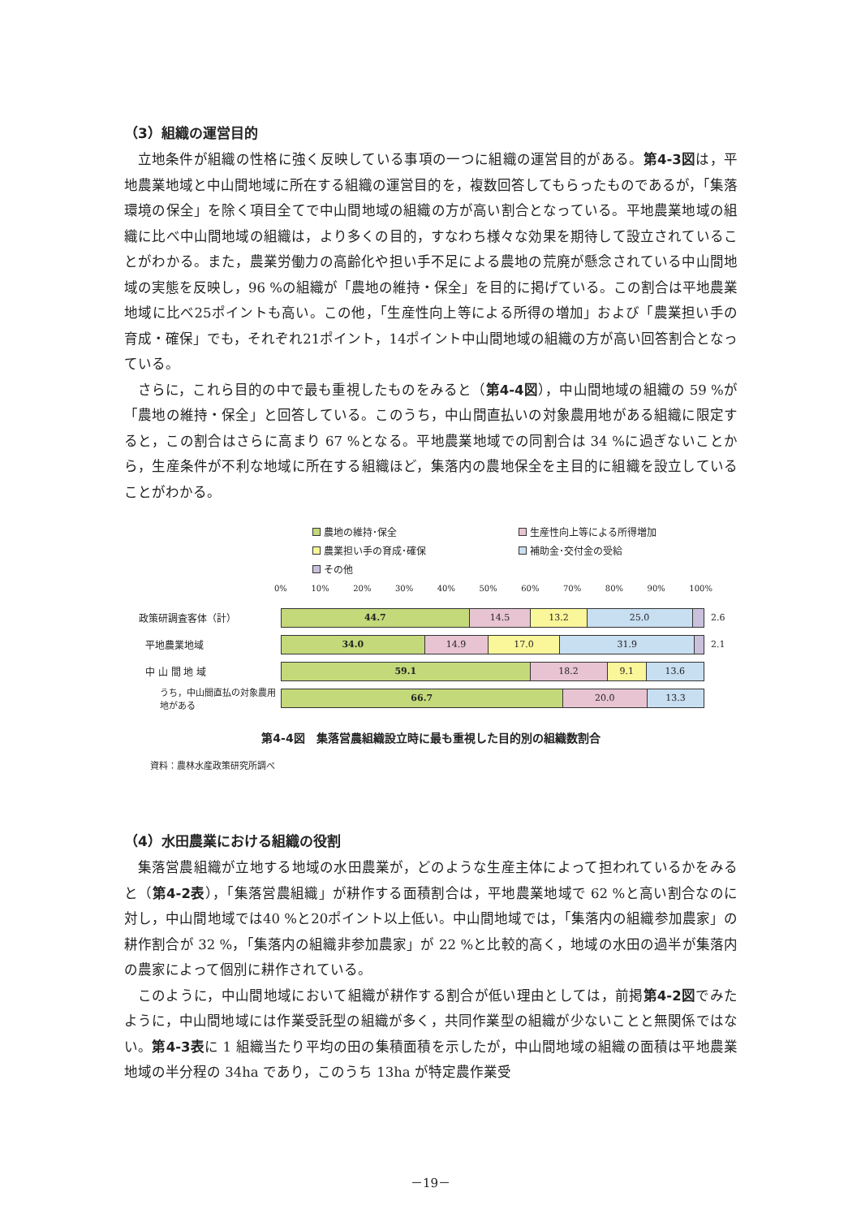（3）組織の運営目的
立地条件が組織の性格に強く反映している事項の一つに組織の運営目的がある。第4-3図は，平地農業地域と中山間地域に所在する組織の運営目的を，複数回答してもらったものであるが，「集落環境の保全」を除く項目全てで中山間地域の組織の方が高い割合となっている。平地農業地域の組織に比べ中山間地域の組織は，より多くの目的，すなわち様々な効果を期待して設立されていることがわかる。また，農業労働力の高齢化や担い手不足による農地の荒廃が懸念されている中山間地域の実態を反映し，96 %の組織が「農地の維持・保全」を目的に掲げている。この割合は平地農業地域に比べ25ポイントも高い。この他，「生産性向上等による所得の増加」および「農業担い手の育成・確保」でも，それぞれ21ポイント，14ポイント中山間地域の組織の方が高い回答割合となっている。
さらに，これら目的の中で最も重視したものをみると（第4-4図），中山間地域の組織の 59 %が「農地の維持・保全」と回答している。このうち，中山間直払いの対象農用地がある組織に限定すると，この割合はさらに高まり 67 %となる。平地農業地域での同割合は 34 %に過ぎないことから，生産条件が不利な地域に所在する組織ほど，集落内の農地保全を主目的に組織を設立していることがわかる。
農地の維持･保全 生産性向上等による所得増加 農業担い手の育成･確保 補助金･交付金の受給 その他
0% 10% 20% 30% 40% 50% 60% 70% 80% 90% 100%
政策研調査客体（計）
44.7 14.5 13.2 25.0
2.6
平地農業地域
34.0 14.9 17.0 31.9
2.1
中 山 間 地 域
59.1 18.2 9.1 13.6
うち，中山間直払の対象農用地がある
66.7 20.0 13.3
第4-4図　集落営農組織設立時に最も重視した目的別の組織数割合
資料：農林水産政策研究所調べ
（4）水田農業における組織の役割
集落営農組織が立地する地域の水田農業が，どのような生産主体によって担われているかをみると（第4-2表），「集落営農組織」が耕作する面積割合は，平地農業地域で 62 %と高い割合なのに対し，中山間地域では40 %と20ポイント以上低い。中山間地域では，「集落内の組織参加農家」の耕作割合が 32 %，「集落内の組織非参加農家」が 22 %と比較的高く，地域の水田の過半が集落内の農家によって個別に耕作されている。
このように，中山間地域において組織が耕作する割合が低い理由としては，前掲第4-2図でみたように，中山間地域には作業受託型の組織が多く，共同作業型の組織が少ないことと無関係ではない。第4-3表に 1 組織当たり平均の田の集積面積を示したが，中山間地域の組織の面積は平地農業地域の半分程の 34ha であり，このうち 13ha が特定農作業受
－19－